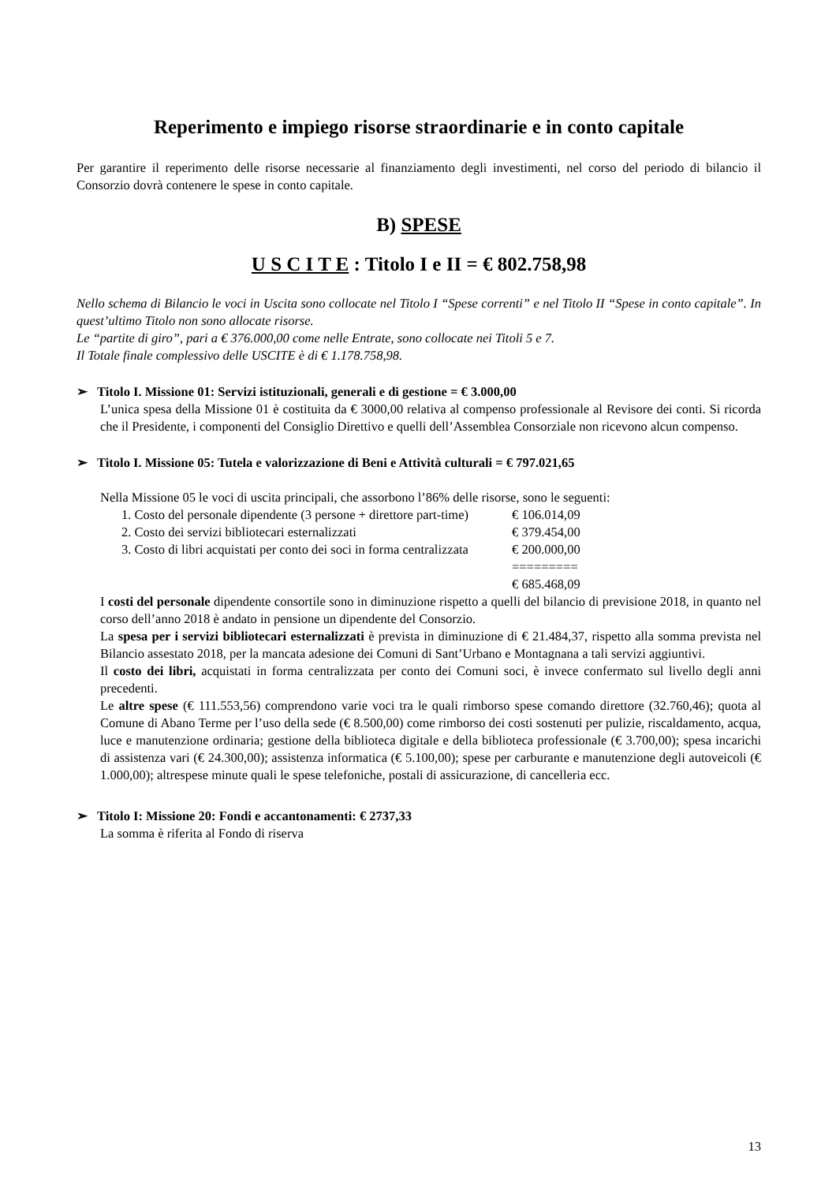Reperimento e impiego risorse straordinarie e in conto capitale
Per garantire il reperimento delle risorse necessarie al finanziamento degli investimenti, nel corso del periodo di bilancio il Consorzio dovrà contenere le spese in conto capitale.
B) SPESE
U S C I T E : Titolo I e II = € 802.758,98
Nello schema di Bilancio le voci in Uscita sono collocate nel Titolo I “Spese correnti” e nel Titolo II “Spese in conto capitale”. In quest’ultimo Titolo non sono allocate risorse.
Le “partite di giro”, pari a € 376.000,00 come nelle Entrate, sono collocate nei Titoli 5 e 7.
Il Totale finale complessivo delle USCITE è di € 1.178.758,98.
➢ Titolo I. Missione 01: Servizi istituzionali, generali e di gestione = € 3.000,00
L’unica spesa della Missione 01 è costituita da € 3000,00 relativa al compenso professionale al Revisore dei conti. Si ricorda che il Presidente, i componenti del Consiglio Direttivo e quelli dell’Assemblea Consorziale non ricevono alcun compenso.
➢ Titolo I. Missione 05: Tutela e valorizzazione di Beni e Attività culturali = € 797.021,65
Nella Missione 05 le voci di uscita principali, che assorbono l’86% delle risorse, sono le seguenti:
| 1. Costo del personale dipendente (3 persone + direttore part-time) | € 106.014,09 |
| 2. Costo dei servizi bibliotecari esternalizzati | € 379.454,00 |
| 3. Costo di libri acquistati per conto dei soci in forma centralizzata | € 200.000,00 |
| | ========= |
| | € 685.468,09 |
I costi del personale dipendente consortile sono in diminuzione rispetto a quelli del bilancio di previsione 2018, in quanto nel corso dell’anno 2018 è andato in pensione un dipendente del Consorzio.
La spesa per i servizi bibliotecari esternalizzati è prevista in diminuzione di € 21.484,37, rispetto alla somma prevista nel Bilancio assestato 2018, per la mancata adesione dei Comuni di Sant’Urbano e Montagnana a tali servizi aggiuntivi.
Il costo dei libri, acquistati in forma centralizzata per conto dei Comuni soci, è invece confermato sul livello degli anni precedenti.
Le altre spese (€ 111.553,56) comprendono varie voci tra le quali rimborso spese comando direttore (32.760,46); quota al Comune di Abano Terme per l’uso della sede (€ 8.500,00) come rimborso dei costi sostenuti per pulizie, riscaldamento, acqua, luce e manutenzione ordinaria; gestione della biblioteca digitale e della biblioteca professionale (€ 3.700,00); spesa incarichi di assistenza vari (€ 24.300,00); assistenza informatica (€ 5.100,00); spese per carburante e manutenzione degli autoveicoli (€ 1.000,00); altrespese minute quali le spese telefoniche, postali di assicurazione, di cancelleria ecc.
➢ Titolo I: Missione 20: Fondi e accantonamenti: € 2737,33
La somma è riferita al Fondo di riserva
13